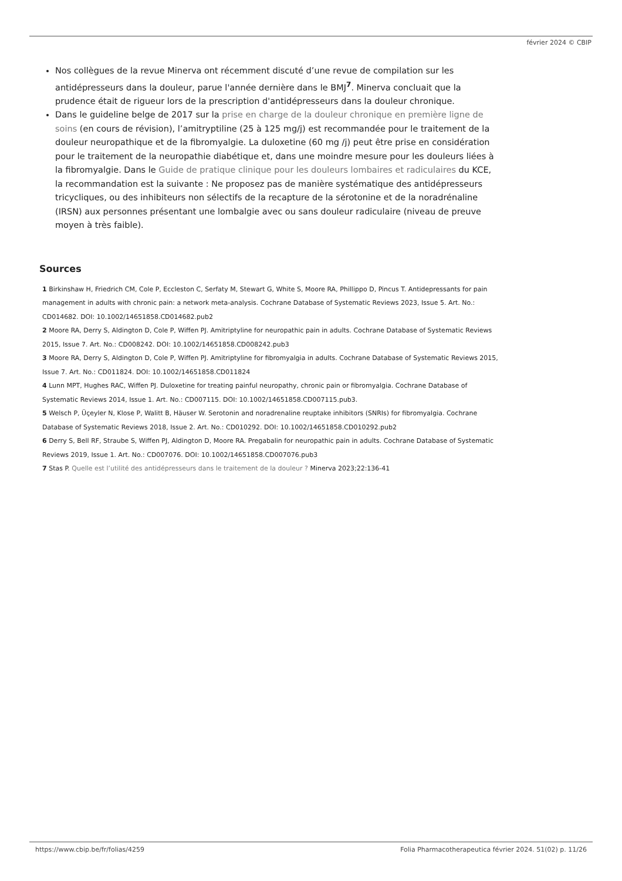février 2024 © CBIP
Nos collègues de la revue Minerva ont récemment discuté d’une revue de compilation sur les antidépresseurs dans la douleur, parue l'année dernière dans le BMJ<sup>7</sup>. Minerva concluait que la prudence était de rigueur lors de la prescription d'antidépresseurs dans la douleur chronique.
Dans le guideline belge de 2017 sur la prise en charge de la douleur chronique en première ligne de soins (en cours de révision), l’amitryptiline (25 à 125 mg/j) est recommandée pour le traitement de la douleur neuropathique et de la fibromyalgie. La duloxetine (60 mg /j) peut être prise en considération pour le traitement de la neuropathie diabétique et, dans une moindre mesure pour les douleurs liées à la fibromyalgie. Dans le Guide de pratique clinique pour les douleurs lombaires et radiculaires du KCE, la recommandation est la suivante : Ne proposez pas de manière systématique des antidépresseurs tricycliques, ou des inhibiteurs non sélectifs de la recapture de la sérotonine et de la noradrénaline (IRSN) aux personnes présentant une lombalgie avec ou sans douleur radiculaire (niveau de preuve moyen à très faible).
Sources
1 Birkinshaw H, Friedrich CM, Cole P, Eccleston C, Serfaty M, Stewart G, White S, Moore RA, Phillippo D, Pincus T. Antidepressants for pain management in adults with chronic pain: a network meta-analysis. Cochrane Database of Systematic Reviews 2023, Issue 5. Art. No.: CD014682. DOI: 10.1002/14651858.CD014682.pub2
2 Moore RA, Derry S, Aldington D, Cole P, Wiffen PJ. Amitriptyline for neuropathic pain in adults. Cochrane Database of Systematic Reviews 2015, Issue 7. Art. No.: CD008242. DOI: 10.1002/14651858.CD008242.pub3
3 Moore RA, Derry S, Aldington D, Cole P, Wiffen PJ. Amitriptyline for fibromyalgia in adults. Cochrane Database of Systematic Reviews 2015, Issue 7. Art. No.: CD011824. DOI: 10.1002/14651858.CD011824
4 Lunn MPT, Hughes RAC, Wiffen PJ. Duloxetine for treating painful neuropathy, chronic pain or fibromyalgia. Cochrane Database of Systematic Reviews 2014, Issue 1. Art. No.: CD007115. DOI: 10.1002/14651858.CD007115.pub3.
5 Welsch P, Üçeyler N, Klose P, Walitt B, Häuser W. Serotonin and noradrenaline reuptake inhibitors (SNRIs) for fibromyalgia. Cochrane Database of Systematic Reviews 2018, Issue 2. Art. No.: CD010292. DOI: 10.1002/14651858.CD010292.pub2
6 Derry S, Bell RF, Straube S, Wiffen PJ, Aldington D, Moore RA. Pregabalin for neuropathic pain in adults. Cochrane Database of Systematic Reviews 2019, Issue 1. Art. No.: CD007076. DOI: 10.1002/14651858.CD007076.pub3
7 Stas P. Quelle est l’utilité des antidépresseurs dans le traitement de la douleur ? Minerva 2023;22:136-41
https://www.cbip.be/fr/folias/4259 Folia Pharmacotherapeutica février 2024. 51(02) p. 11/26